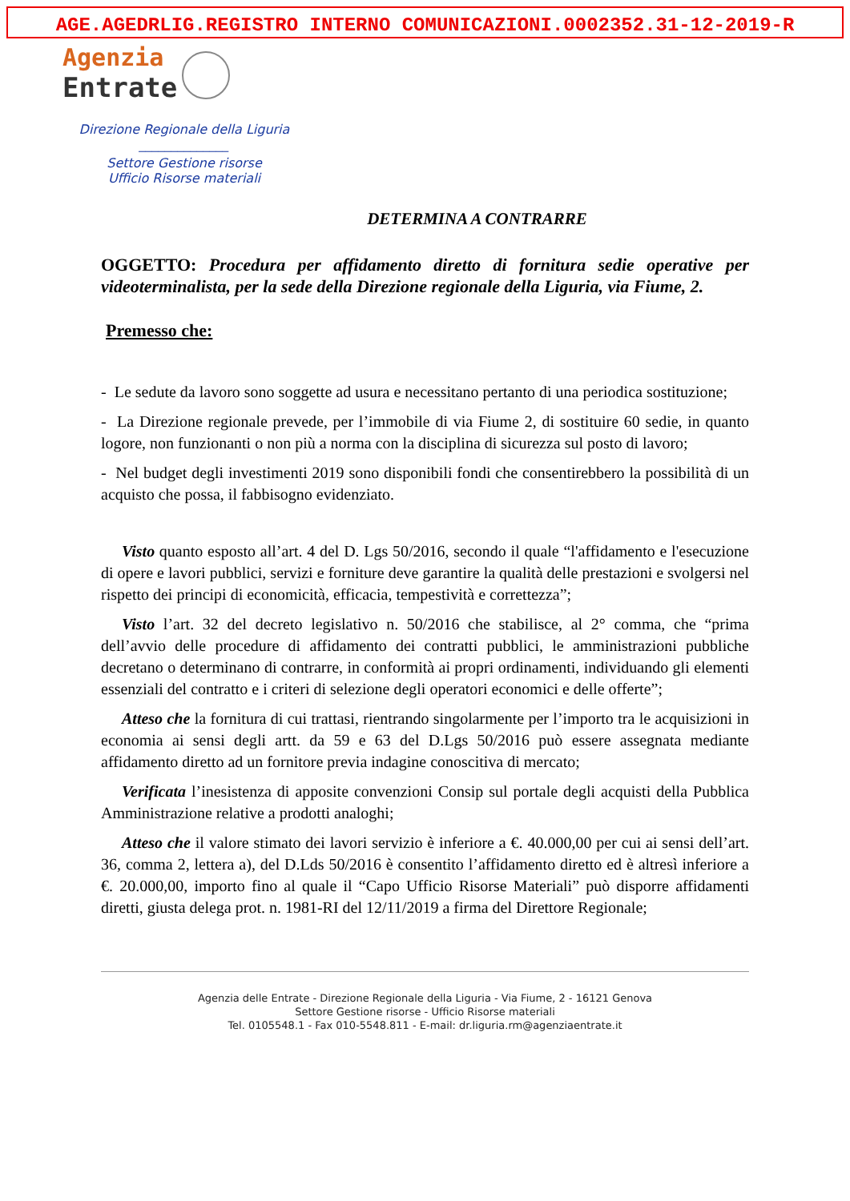AGE.AGEDRLIG.REGISTRO INTERNO COMUNICAZIONI.0002352.31-12-2019-R
Agenzia
Entrate
Direzione Regionale della Liguria
______________
Settore Gestione risorse
Ufficio Risorse materiali
DETERMINA A CONTRARRE
OGGETTO: Procedura per affidamento diretto di fornitura sedie operative per videoterminalista, per la sede della Direzione regionale della Liguria, via Fiume, 2.
Premesso che:
- Le sedute da lavoro sono soggette ad usura e necessitano pertanto di una periodica sostituzione;
- La Direzione regionale prevede, per l’immobile di via Fiume 2, di sostituire 60 sedie, in quanto logore, non funzionanti o non più a norma con la disciplina di sicurezza sul posto di lavoro;
- Nel budget degli investimenti 2019 sono disponibili fondi che consentirebbero la possibilità di un acquisto che possa, il fabbisogno evidenziato.
Visto quanto esposto all’art. 4 del D. Lgs 50/2016, secondo il quale “l'affidamento e l'esecuzione di opere e lavori pubblici, servizi e forniture deve garantire la qualità delle prestazioni e svolgersi nel rispetto dei principi di economicità, efficacia, tempestività e correttezza”;
Visto l’art. 32 del decreto legislativo n. 50/2016 che stabilisce, al 2° comma, che “prima dell’avvio delle procedure di affidamento dei contratti pubblici, le amministrazioni pubbliche decretano o determinano di contrarre, in conformità ai propri ordinamenti, individuando gli elementi essenziali del contratto e i criteri di selezione degli operatori economici e delle offerte”;
Atteso che la fornitura di cui trattasi, rientrando singolarmente per l’importo tra le acquisizioni in economia ai sensi degli artt. da 59 e 63 del D.Lgs 50/2016 può essere assegnata mediante affidamento diretto ad un fornitore previa indagine conoscitiva di mercato;
Verificata l’inesistenza di apposite convenzioni Consip sul portale degli acquisti della Pubblica Amministrazione relative a prodotti analoghi;
Atteso che il valore stimato dei lavori servizio è inferiore a €. 40.000,00 per cui ai sensi dell’art. 36, comma 2, lettera a), del D.Lds 50/2016 è consentito l’affidamento diretto ed è altresì inferiore a €. 20.000,00, importo fino al quale il “Capo Ufficio Risorse Materiali” può disporre affidamenti diretti, giusta delega prot. n. 1981-RI del 12/11/2019 a firma del Direttore Regionale;
Agenzia delle Entrate - Direzione Regionale della Liguria - Via Fiume, 2 - 16121 Genova
Settore Gestione risorse - Ufficio Risorse materiali
Tel. 0105548.1 - Fax 010-5548.811 - E-mail: dr.liguria.rm@agenziaentrate.it